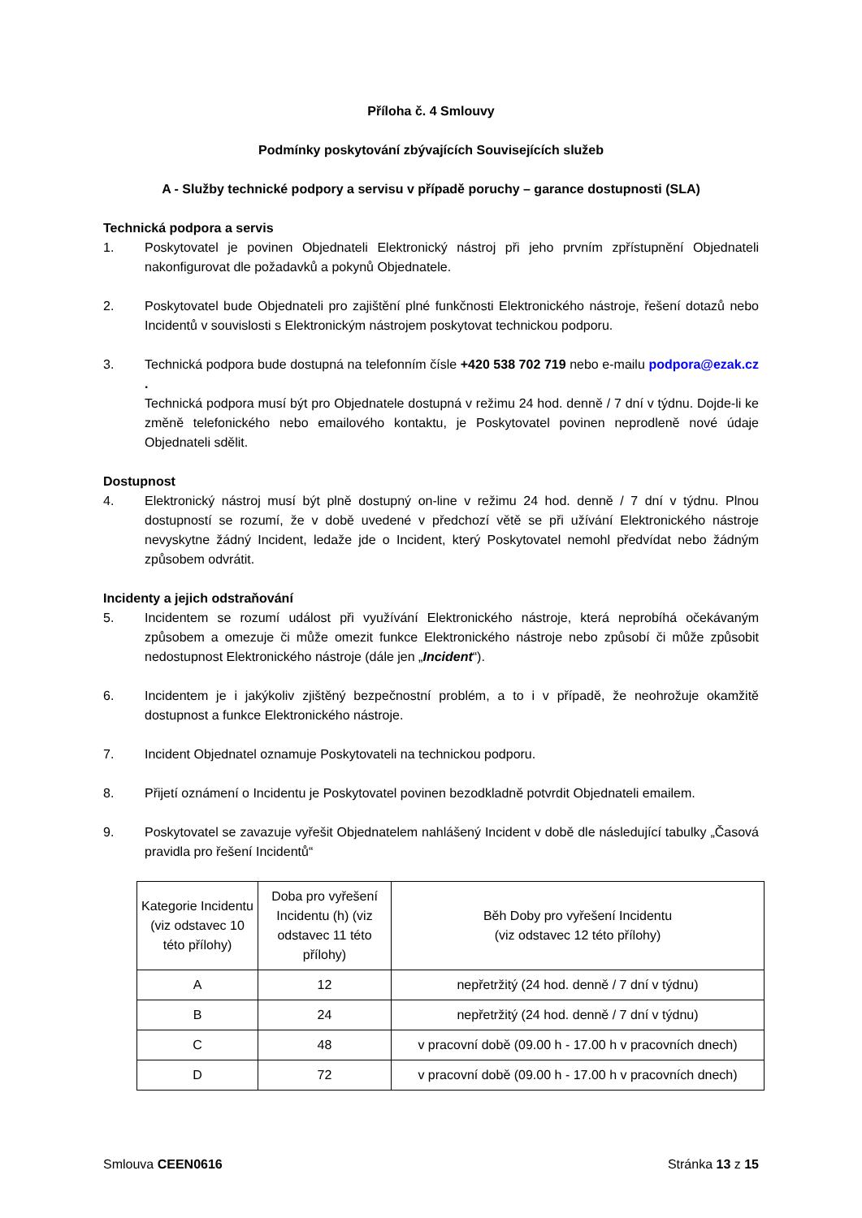Příloha č. 4 Smlouvy
Podmínky poskytování zbývajících Souvisejících služeb
A - Služby technické podpory a servisu v případě poruchy – garance dostupnosti (SLA)
Technická podpora a servis
1. Poskytovatel je povinen Objednateli Elektronický nástroj při jeho prvním zpřístupnění Objednateli nakonfigurovat dle požadavků a pokynů Objednatele.
2. Poskytovatel bude Objednateli pro zajištění plné funkčnosti Elektronického nástroje, řešení dotazů nebo Incidentů v souvislosti s Elektronickým nástrojem poskytovat technickou podporu.
3. Technická podpora bude dostupná na telefonním čísle +420 538 702 719 nebo e-mailu podpora@ezak.cz .
Technická podpora musí být pro Objednatele dostupná v režimu 24 hod. denně / 7 dní v týdnu. Dojde-li ke změně telefonického nebo emailového kontaktu, je Poskytovatel povinen neprodleně nové údaje Objednateli sdělit.
Dostupnost
4. Elektronický nástroj musí být plně dostupný on-line v režimu 24 hod. denně / 7 dní v týdnu. Plnou dostupností se rozumí, že v době uvedené v předchozí větě se při užívání Elektronického nástroje nevyskytne žádný Incident, ledaže jde o Incident, který Poskytovatel nemohl předvídat nebo žádným způsobem odvrátit.
Incidenty a jejich odstraňování
5. Incidentem se rozumí událost při využívání Elektronického nástroje, která neprobíhá očekávaným způsobem a omezuje či může omezit funkce Elektronického nástroje nebo způsobí či může způsobit nedostupnost Elektronického nástroje (dále jen „Incident“).
6. Incidentem je i jakýkoliv zjištěný bezpečnostní problém, a to i v případě, že neohrožuje okamžitě dostupnost a funkce Elektronického nástroje.
7. Incident Objednatel oznamuje Poskytovateli na technickou podporu.
8. Přijetí oznámení o Incidentu je Poskytovatel povinen bezodkladně potvrdit Objednateli emailem.
9. Poskytovatel se zavazuje vyřešit Objednatelem nahlášený Incident v době dle následující tabulky „Časová pravidla pro řešení Incidentů“
| Kategorie Incidentu (viz odstavec 10 této přílohy) | Doba pro vyřešení Incidentu (h) (viz odstavec 11 této přílohy) | Běh Doby pro vyřešení Incidentu (viz odstavec 12 této přílohy) |
| A | 12 | nepřetržitý (24 hod. denně / 7 dní v týdnu) |
| B | 24 | nepřetržitý (24 hod. denně / 7 dní v týdnu) |
| C | 48 | v pracovní době (09.00 h - 17.00 h v pracovních dnech) |
| D | 72 | v pracovní době (09.00 h - 17.00 h v pracovních dnech) |
Smlouva CEEN0616 Stránka 13 z 15